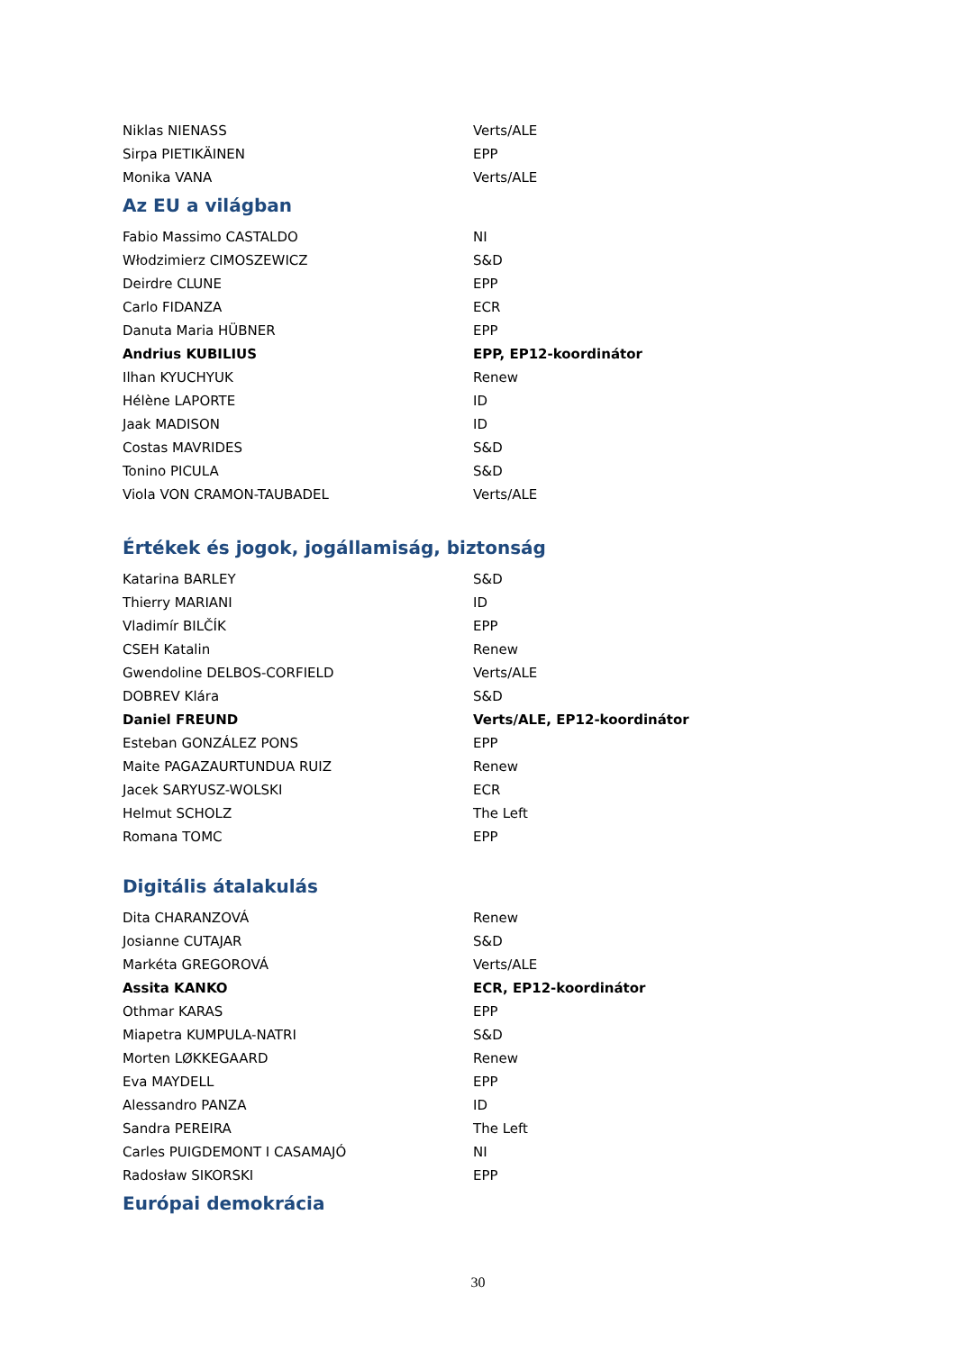| Niklas NIENASS | Verts/ALE |
| Sirpa PIETIKÄINEN | EPP |
| Monika VANA | Verts/ALE |
Az EU a világban
| Fabio Massimo CASTALDO | NI |
| Włodzimierz CIMOSZEWICZ | S&D |
| Deirdre CLUNE | EPP |
| Carlo FIDANZA | ECR |
| Danuta Maria HÜBNER | EPP |
| Andrius KUBILIUS | EPP, EP12-koordinátor |
| Ilhan KYUCHYUK | Renew |
| Hélène LAPORTE | ID |
| Jaak MADISON | ID |
| Costas MAVRIDES | S&D |
| Tonino PICULA | S&D |
| Viola VON CRAMON-TAUBADEL | Verts/ALE |
Értékek és jogok, jogállamiság, biztonság
| Katarina BARLEY | S&D |
| Thierry MARIANI | ID |
| Vladimír BILČÍK | EPP |
| CSEH Katalin | Renew |
| Gwendoline DELBOS-CORFIELD | Verts/ALE |
| DOBREV Klára | S&D |
| Daniel FREUND | Verts/ALE, EP12-koordinátor |
| Esteban GONZÁLEZ PONS | EPP |
| Maite PAGAZAURTUNDUA RUIZ | Renew |
| Jacek SARYUSZ-WOLSKI | ECR |
| Helmut SCHOLZ | The Left |
| Romana TOMC | EPP |
Digitális átalakulás
| Dita CHARANZOVÁ | Renew |
| Josianne CUTAJAR | S&D |
| Markéta GREGOROVÁ | Verts/ALE |
| Assita KANKO | ECR, EP12-koordinátor |
| Othmar KARAS | EPP |
| Miapetra KUMPULA-NATRI | S&D |
| Morten LØKKEGAARD | Renew |
| Eva MAYDELL | EPP |
| Alessandro PANZA | ID |
| Sandra PEREIRA | The Left |
| Carles PUIGDEMONT I CASAMAJÓ | NI |
| Radosław SIKORSKI | EPP |
Európai demokrácia
30